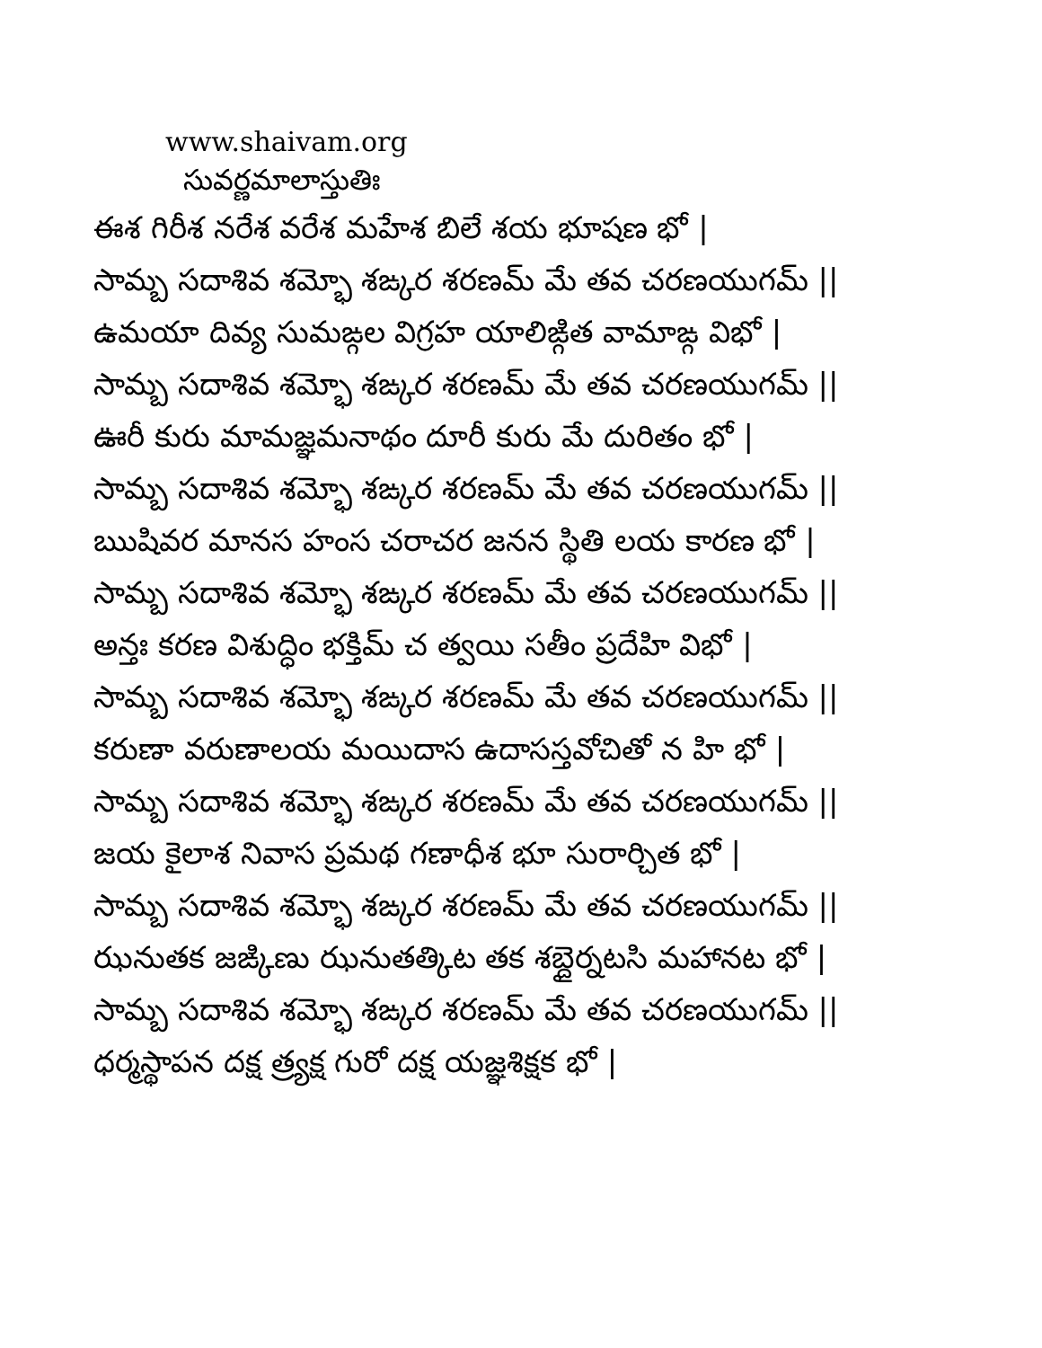www.shaivam.org
సువర్ణమాలాస్తుతిః
ఈశ గిరీశ నరేశ వరేశ మహేశ బిలే శయ భూషణ భో |
సామ్బ సదాశివ శమ్భో శఙ్కర శరణమ్ మే తవ చరణయుగమ్ ||
ఉమయా దివ్య సుమఙ్గల విగ్రహ యాలిఙ్గిత వామాఙ్గ విభో |
సామ్బ సదాశివ శమ్భో శఙ్కర శరణమ్ మే తవ చరణయుగమ్ ||
ఊరీ కురు మామజ్ఞమనాథం దూరీ కురు మే దురితం భో |
సామ్బ సదాశివ శమ్భో శఙ్కర శరణమ్ మే తవ చరణయుగమ్ ||
ఋషివర మానస హంస చరాచర జనన స్థితి లయ కారణ భో |
సామ్బ సదాశివ శమ్భో శఙ్కర శరణమ్ మే తవ చరణయుగమ్ ||
అన్తః కరణ విశుద్ధిం భక్తిమ్ చ త్వయి సతీం ప్రదేహి విభో |
సామ్బ సదాశివ శమ్భో శఙ్కర శరణమ్ మే తవ చరణయుగమ్ ||
కరుణా వరుణాలయ మయిదాస ఉదాసస్తవోచితో న హి భో |
సామ్బ సదాశివ శమ్భో శఙ్కర శరణమ్ మే తవ చరణయుగమ్ ||
జయ కైలాశ నివాస ప్రమథ గణాధీశ భూ సురార్చిత భో |
సామ్బ సదాశివ శమ్భో శఙ్కర శరణమ్ మే తవ చరణయుగమ్ ||
ఝనుతక జఙ్కిణు ఝనుతత్కిట తక శబ్దైర్నటసి మహానట భో |
సామ్బ సదాశివ శమ్భో శఙ్కర శరణమ్ మే తవ చరణయుగమ్ ||
ధర్మస్థాపన దక్ష త్ర్యక్ష గురో దక్ష యజ్ఞశిక్షక భో |